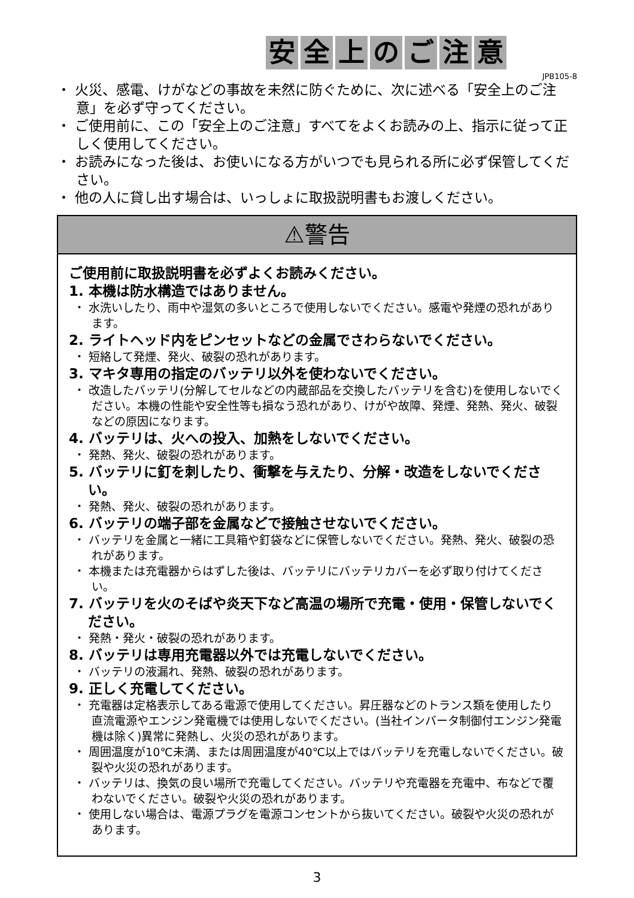安全上のご注意
JPB105-8
・ 火災、感電、けがなどの事故を未然に防ぐために、次に述べる「安全上のご注意」を必ず守ってください。
・ ご使用前に、この「安全上のご注意」すべてをよくお読みの上、指示に従って正しく使用してください。
・ お読みになった後は、お使いになる方がいつでも見られる所に必ず保管してください。
・ 他の人に貸し出す場合は、いっしょに取扱説明書もお渡しください。
⚠警告
ご使用前に取扱説明書を必ずよくお読みください。
1. 本機は防水構造ではありません。
・ 水洗いしたり、雨中や湿気の多いところで使用しないでください。感電や発煙の恐れがあります。
2. ライトヘッド内をピンセットなどの金属でさわらないでください。
・ 短絡して発煙、発火、破裂の恐れがあります。
3. マキタ専用の指定のバッテリ以外を使わないでください。
・ 改造したバッテリ(分解してセルなどの内蔵部品を交換したバッテリを含む)を使用しないでください。本機の性能や安全性等も損なう恐れがあり、けがや故障、発煙、発熱、発火、破裂などの原因になります。
4. バッテリは、火への投入、加熱をしないでください。
・ 発熱、発火、破裂の恐れがあります。
5. バッテリに釘を刺したり、衝撃を与えたり、分解・改造をしないでください。
・ 発熱、発火、破裂の恐れがあります。
6. バッテリの端子部を金属などで接触させないでください。
・ バッテリを金属と一緒に工具箱や釘袋などに保管しないでください。発熱、発火、破裂の恐れがあります。
・ 本機または充電器からはずした後は、バッテリにバッテリカバーを必ず取り付けてください。
7. バッテリを火のそばや炎天下など高温の場所で充電・使用・保管しないでください。
・ 発熱・発火・破裂の恐れがあります。
8. バッテリは専用充電器以外では充電しないでください。
・ バッテリの液漏れ、発熱、破裂の恐れがあります。
9. 正しく充電してください。
・ 充電器は定格表示してある電源で使用してください。昇圧器などのトランス類を使用したり直流電源やエンジン発電機では使用しないでください。(当社インバータ制御付エンジン発電機は除く)異常に発熱し、火災の恐れがあります。
・ 周囲温度が10℃未満、または周囲温度が40℃以上ではバッテリを充電しないでください。破裂や火災の恐れがあります。
・ バッテリは、換気の良い場所で充電してください。バッテリや充電器を充電中、布などで覆わないでください。破裂や火災の恐れがあります。
・ 使用しない場合は、電源プラグを電源コンセントから抜いてください。破裂や火災の恐れがあります。
3